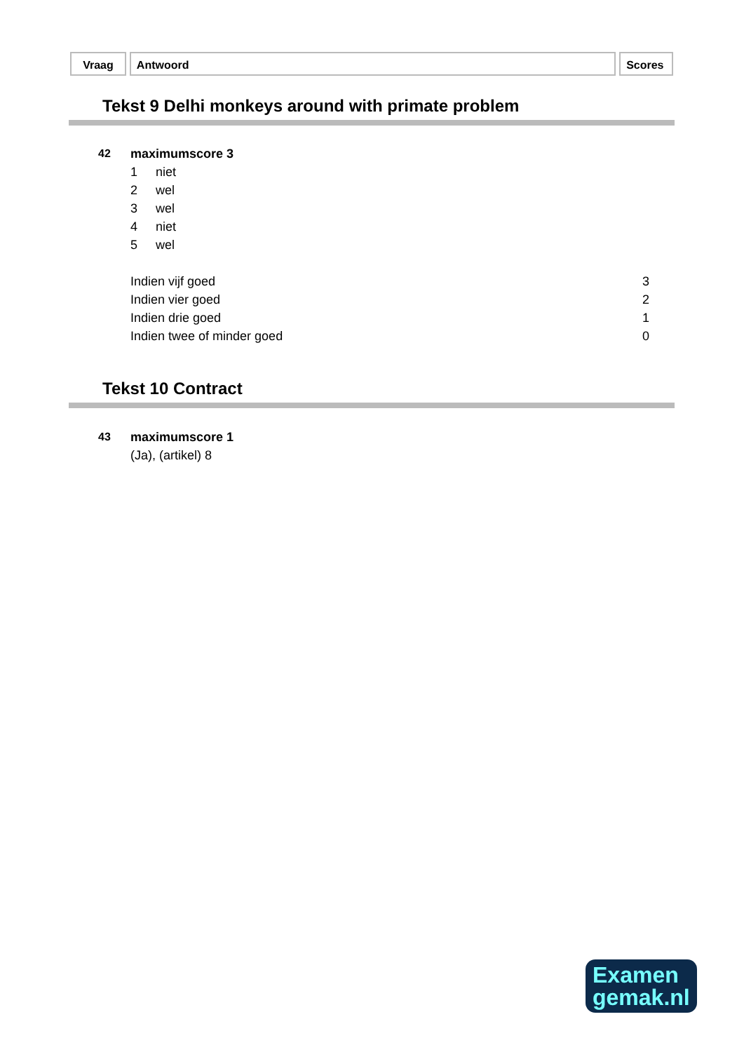Vraag Antwoord Scores
Tekst 9 Delhi monkeys around with primate problem
| 42 | maximumscore 3 | |
| | 1 | niet |
| | 2 | wel |
| | 3 | wel |
| | 4 | niet |
| | 5 | wel |
| Indien vijf goed | 3 |
| Indien vier goed | 2 |
| Indien drie goed | 1 |
| Indien twee of minder goed | 0 |
Tekst 10 Contract
| 43 | maximumscore 1 |
| | (Ja), (artikel) 8 |
Examen
gemak.nl